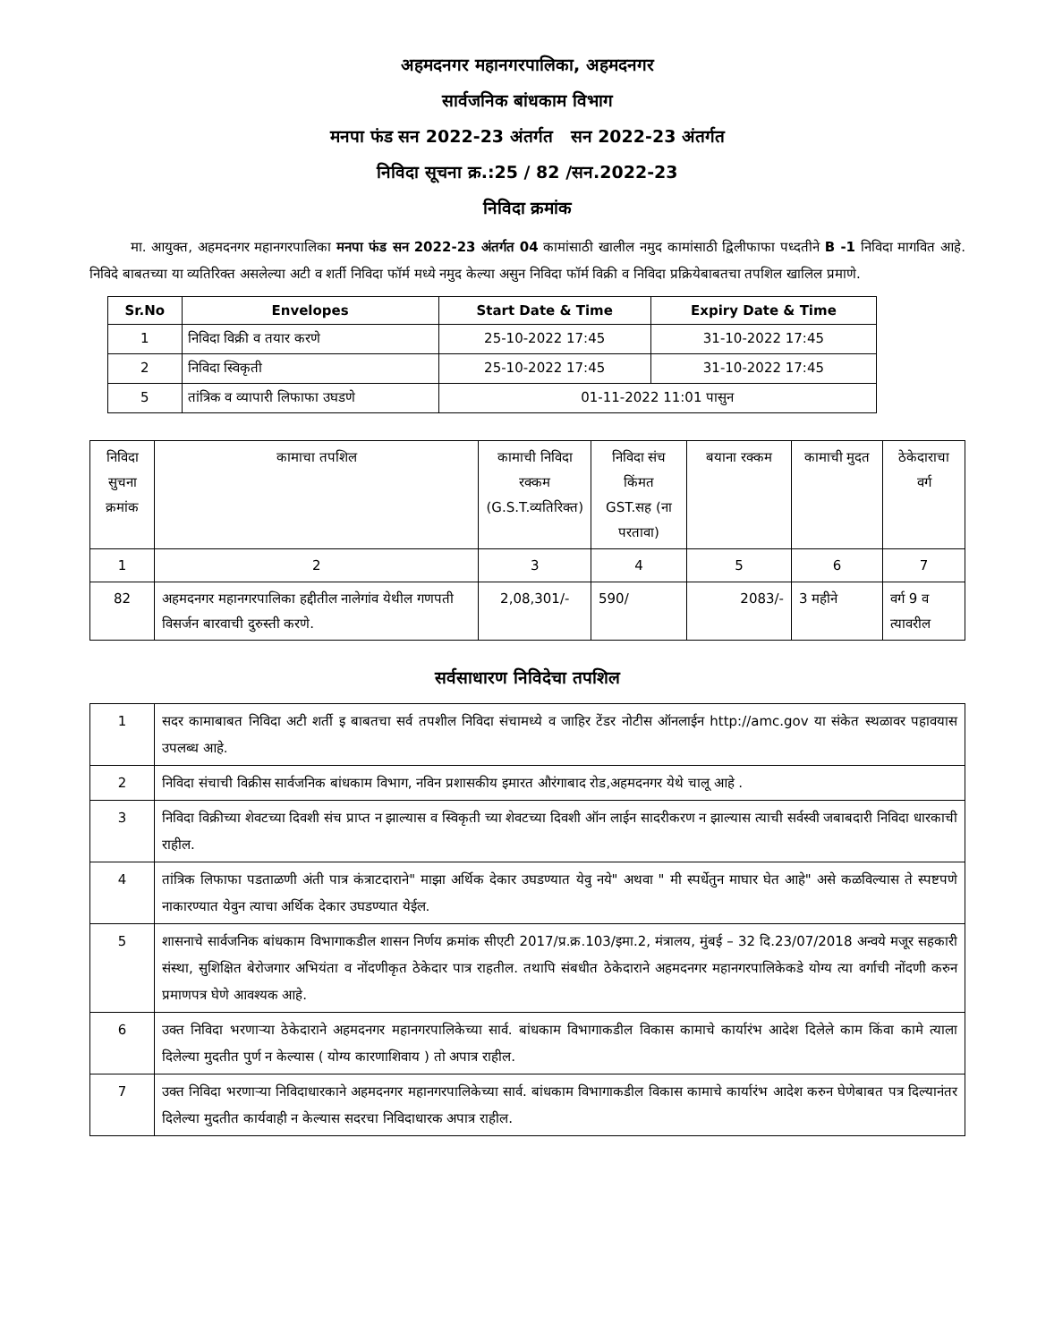अहमदनगर महानगरपालिका, अहमदनगर
सार्वजनिक बांधकाम विभाग
मनपा फंड सन 2022-23 अंतर्गत सन 2022-23 अंतर्गत
निविदा सूचना क्र.:25 / 82 /सन.2022-23
निविदा क्रमांक
मा. आयुक्त, अहमदनगर महानगरपालिका मनपा फंड सन 2022-23 अंतर्गत 04 कामांसाठी खालील नमुद कामांसाठी द्विलीफाफा पध्दतीने B -1 निविदा मागवित आहे. निविदे बाबतच्या या व्यतिरिक्त असलेल्या अटी व शर्ती निविदा फॉर्म मध्ये नमुद केल्या असुन निविदा फॉर्म विक्री व निविदा प्रक्रियेबाबतचा तपशिल खालिल प्रमाणे.
| Sr.No | Envelopes | Start Date & Time | Expiry Date & Time |
| --- | --- | --- | --- |
| 1 | निविदा विक्री व तयार करणे | 25-10-2022 17:45 | 31-10-2022 17:45 |
| 2 | निविदा स्विकृती | 25-10-2022 17:45 | 31-10-2022 17:45 |
| 5 | तांत्रिक व व्यापारी लिफाफा उघडणे | 01-11-2022 11:01 पासुन | |
| निविदा सुचना क्रमांक | कामाचा तपशिल | कामाची निविदा रक्कम (G.S.T.व्यतिरिक्त) | निविदा संच किंमत GST.सह (ना परतावा) | बयाना रक्कम | कामाची मुदत | ठेकेदाराचा वर्ग |
| 1 | 2 | 3 | 4 | 5 | 6 | 7 |
| 82 | अहमदनगर महानगरपालिका हद्दीतील नालेगांव येथील गणपती विसर्जन बारवाची दुरुस्ती करणे. | 2,08,301/- | 590/ | 2083/- | 3 महीने | वर्ग 9 व त्यावरील |
सर्वसाधारण निविदेचा तपशिल
| 1 | सदर कामाबाबत निविदा अटी शर्ती इ बाबतचा सर्व तपशील निविदा संचामध्ये व जाहिर टेंडर नोटीस ऑनलाईन http://amc.gov या संकेत स्थळावर पहावयास उपलब्ध आहे. |
| 2 | निविदा संचाची विक्रीस सार्वजनिक बांधकाम विभाग, नविन प्रशासकीय इमारत औरंगाबाद रोड,अहमदनगर येथे चालू आहे . |
| 3 | निविदा विक्रीच्या शेवटच्या दिवशी संच प्राप्त न झाल्यास व स्विकृती च्या शेवटच्या दिवशी ऑन लाईन सादरीकरण न झाल्यास त्याची सर्वस्वी जबाबदारी निविदा धारकाची राहील. |
| 4 | तांत्रिक लिफाफा पडताळणी अंती पात्र कंत्राटदाराने" माझा अर्थिक देकार उघडण्यात येवु नये" अथवा " मी स्पर्धेतुन माघार घेत आहे" असे कळविल्यास ते स्पष्टपणे नाकारण्यात येवुन त्याचा अर्थिक देकार उघडण्यात येईल. |
| 5 | शासनाचे सार्वजनिक बांधकाम विभागाकडील शासन निर्णय क्रमांक सीएटी 2017/प्र.क्र.103/इमा.2, मंत्रालय, मुंबई – 32 दि.23/07/2018 अन्वये मजूर सहकारी संस्था, सुशिक्षित बेरोजगार अभियंता व नोंदणीकृत ठेकेदार पात्र राहतील. तथापि संबधीत ठेकेदाराने अहमदनगर महानगरपालिकेकडे योग्य त्या वर्गाची नोंदणी करुन प्रमाणपत्र घेणे आवश्यक आहे. |
| 6 | उक्त निविदा भरणाऱ्या ठेकेदाराने अहमदनगर महानगरपालिकेच्या सार्व. बांधकाम विभागाकडील विकास कामाचे कार्यारंभ आदेश दिलेले काम किंवा कामे त्याला दिलेल्या मुदतीत पुर्ण न केल्यास ( योग्य कारणाशिवाय ) तो अपात्र राहील. |
| 7 | उक्त निविदा भरणाऱ्या निविदाधारकाने अहमदनगर महानगरपालिकेच्या सार्व. बांधकाम विभागाकडील विकास कामाचे कार्यारंभ आदेश करुन घेणेबाबत पत्र दिल्यानंतर दिलेल्या मुदतीत कार्यवाही न केल्यास सदरचा निविदाधारक अपात्र राहील. |